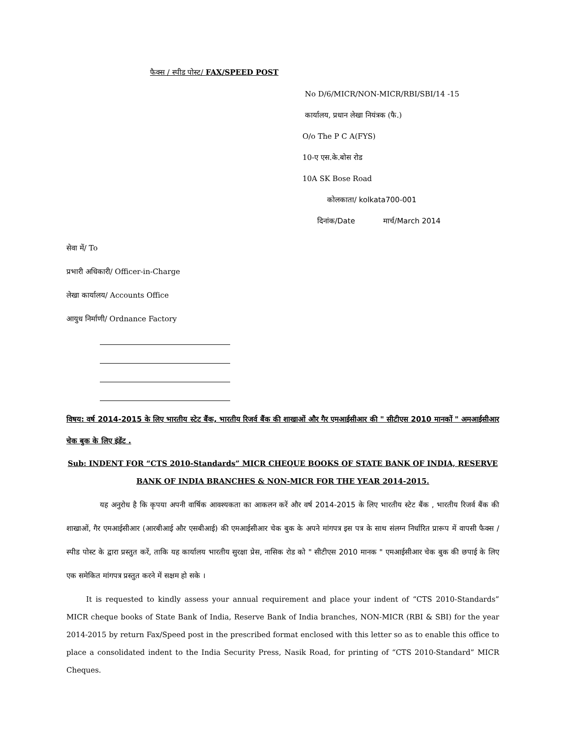फैक्स / स्पीड पोस्ट/ FAX/SPEED POST
No D/6/MICR/NON-MICR/RBI/SBI/14 -15
कार्यालय, प्रधान लेखा नियंत्रक (फै.)
O/o The P C A(FYS)
10-ए एस.के.बोस रोड
10A SK Bose Road
कोलकाता/ kolkata700-001
दिनांक/Date मार्च/March 2014
सेवा में/ To
प्रभारी अधिकारी/ Officer-in-Charge
लेखा कार्यालय/ Accounts Office
आयुध निर्माणी/ Ordnance Factory
विषय: वर्ष 2014-2015 के लिए भारतीय स्टेट बैंक, भारतीय रिजर्व बैंक की शाखाओं और गैर एमआईसीआर की " सीटीएस 2010 मानकों " अमआईसीआर चेक बुक के लिए इंडेंट .
Sub: INDENT FOR “CTS 2010-Standards” MICR CHEQUE BOOKS OF STATE BANK OF INDIA, RESERVE BANK OF INDIA BRANCHES & NON-MICR FOR THE YEAR 2014-2015.
यह अनुरोध है कि कृपया अपनी वार्षिक आवश्यकता का आकलन करें और वर्ष 2014-2015 के लिए भारतीय स्टेट बैंक , भारतीय रिजर्व बैंक की शाखाओं, गैर एमआईसीआर (आरबीआई और एसबीआई) की एमआईसीआर चेक बुक के अपने मांगपत्र इस पत्र के साथ संलग्न निर्धारित प्रारूप में वापसी फैक्स / स्पीड पोस्ट के द्वारा प्रस्तुत करें, ताकि यह कार्यालय भारतीय सुरक्षा प्रेस, नासिक रोड को " सीटीएस 2010 मानक " एमआईसीआर चेक बुक की छपाई के लिए एक समेकित मांगपत्र प्रस्तुत करने में सक्षम हो सके ।
It is requested to kindly assess your annual requirement and place your indent of “CTS 2010-Standards” MICR cheque books of State Bank of India, Reserve Bank of India branches, NON-MICR (RBI & SBI) for the year 2014-2015 by return Fax/Speed post in the prescribed format enclosed with this letter so as to enable this office to place a consolidated indent to the India Security Press, Nasik Road, for printing of “CTS 2010-Standard” MICR Cheques.